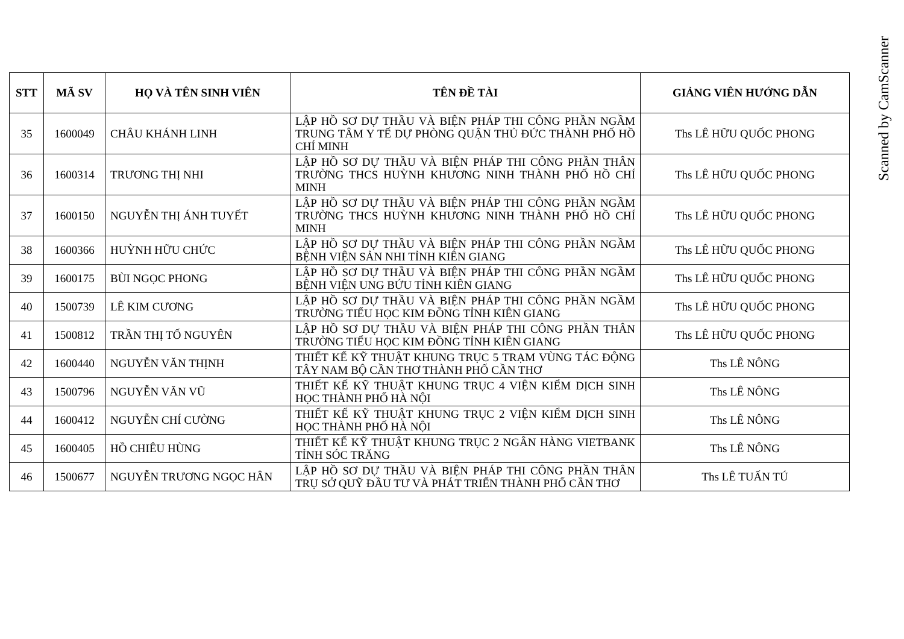Scanned by CamScanner
| STT | MÃ SV | HỌ VÀ TÊN SINH VIÊN | TÊN ĐỀ TÀI | GIẢNG VIÊN HƯỚNG DẪN |
| --- | --- | --- | --- | --- |
| 35 | 1600049 | CHÂU KHÁNH LINH | LẬP HỒ SƠ DỰ THẦU VÀ BIỆN PHÁP THI CÔNG PHẦN NGẦM TRUNG TÂM Y TẾ DỰ PHÒNG QUẬN THỦ ĐỨC THÀNH PHỐ HỒ CHÍ MINH | Ths LÊ HỮU QUỐC PHONG |
| 36 | 1600314 | TRƯƠNG THỊ NHI | LẬP HỒ SƠ DỰ THẦU VÀ BIỆN PHÁP THI CÔNG PHẦN THÂN TRƯỜNG THCS HUỲNH KHƯƠNG NINH THÀNH PHỐ HỒ CHÍ MINH | Ths LÊ HỮU QUỐC PHONG |
| 37 | 1600150 | NGUYỄN THỊ ÁNH TUYẾT | LẬP HỒ SƠ DỰ THẦU VÀ BIỆN PHÁP THI CÔNG PHẦN NGẦM TRƯỜNG THCS HUỲNH KHƯƠNG NINH THÀNH PHỐ HỒ CHÍ MINH | Ths LÊ HỮU QUỐC PHONG |
| 38 | 1600366 | HUỲNH HỮU CHỨC | LẬP HỒ SƠ DỰ THẦU VÀ BIỆN PHÁP THI CÔNG PHẦN NGẦM BỆNH VIỆN SẢN NHI TỈNH KIÊN GIANG | Ths LÊ HỮU QUỐC PHONG |
| 39 | 1600175 | BÙI NGỌC PHONG | LẬP HỒ SƠ DỰ THẦU VÀ BIỆN PHÁP THI CÔNG PHẦN NGẦM BỆNH VIỆN UNG BỨU TỈNH KIÊN GIANG | Ths LÊ HỮU QUỐC PHONG |
| 40 | 1500739 | LÊ KIM CƯƠNG | LẬP HỒ SƠ DỰ THẦU VÀ BIỆN PHÁP THI CÔNG PHẦN NGẦM TRƯỜNG TIỂU HỌC KIM ĐỒNG TỈNH KIÊN GIANG | Ths LÊ HỮU QUỐC PHONG |
| 41 | 1500812 | TRẦN THỊ TỐ NGUYÊN | LẬP HỒ SƠ DỰ THẦU VÀ BIỆN PHÁP THI CÔNG PHẦN THÂN TRƯỜNG TIỂU HỌC KIM ĐỒNG TỈNH KIÊN GIANG | Ths LÊ HỮU QUỐC PHONG |
| 42 | 1600440 | NGUYỄN VĂN THỊNH | THIẾT KẾ KỸ THUẬT KHUNG TRỤC 5 TRẠM VÙNG TÁC ĐỘNG TÂY NAM BỘ CẦN THƠ THÀNH PHỐ CẦN THƠ | Ths LÊ NÔNG |
| 43 | 1500796 | NGUYỄN VĂN VŨ | THIẾT KẾ KỸ THUẬT KHUNG TRỤC 4 VIỆN KIỂM DỊCH SINH HỌC THÀNH PHỐ HÀ NỘI | Ths LÊ NÔNG |
| 44 | 1600412 | NGUYỄN CHÍ CƯỜNG | THIẾT KẾ KỸ THUẬT KHUNG TRỤC 2 VIỆN KIỂM DỊCH SINH HỌC THÀNH PHỐ HÀ NỘI | Ths LÊ NÔNG |
| 45 | 1600405 | HỒ CHIÊU HÙNG | THIẾT KẾ KỸ THUẬT KHUNG TRỤC 2 NGÂN HÀNG VIETBANK TỈNH SÓC TRĂNG | Ths LÊ NÔNG |
| 46 | 1500677 | NGUYỄN TRƯƠNG NGỌC HÂN | LẬP HỒ SƠ DỰ THẦU VÀ BIỆN PHÁP THI CÔNG PHẦN THÂN TRỤ SỞ QUỸ ĐẦU TƯ VÀ PHÁT TRIỂN THÀNH PHỐ CẦN THƠ | Ths LÊ TUẤN TÚ |